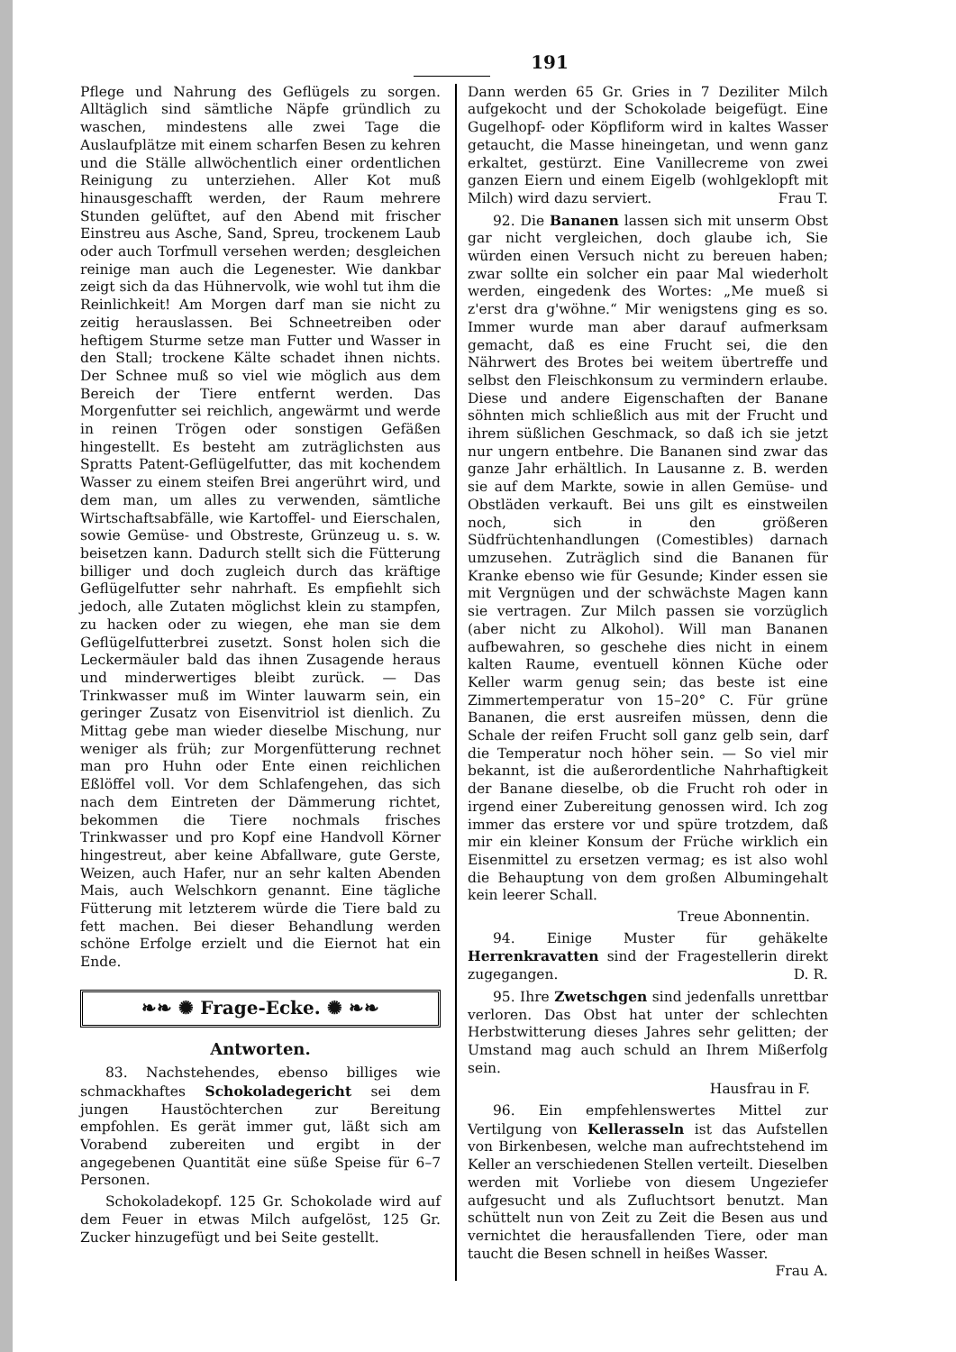191
Pflege und Nahrung des Geflügels zu sorgen. Alltäglich sind sämtliche Näpfe gründlich zu waschen, mindestens alle zwei Tage die Auslaufplätze mit einem scharfen Besen zu kehren und die Ställe allwöchentlich einer ordentlichen Reinigung zu unterziehen. Aller Kot muß hinausgeschafft werden, der Raum mehrere Stunden gelüftet, auf den Abend mit frischer Einstreu aus Asche, Sand, Spreu, trockenem Laub oder auch Torfmull versehen werden; desgleichen reinige man auch die Legenester. Wie dankbar zeigt sich da das Hühnervolk, wie wohl tut ihm die Reinlichkeit! Am Morgen darf man sie nicht zu zeitig herauslassen. Bei Schneetreiben oder heftigem Sturme setze man Futter und Wasser in den Stall; trockene Kälte schadet ihnen nichts. Der Schnee muß so viel wie möglich aus dem Bereich der Tiere entfernt werden. Das Morgenfutter sei reichlich, angewärmt und werde in reinen Trögen oder sonstigen Gefäßen hingestellt. Es besteht am zuträglichsten aus Spratts Patent-Geflügelfutter, das mit kochendem Wasser zu einem steifen Brei angerührt wird, und dem man, um alles zu verwenden, sämtliche Wirtschaftsabfälle, wie Kartoffel- und Eierschalen, sowie Gemüse- und Obstreste, Grünzeug u. s. w. beisetzen kann. Dadurch stellt sich die Fütterung billiger und doch zugleich durch das kräftige Geflügelfutter sehr nahrhaft. Es empfiehlt sich jedoch, alle Zutaten möglichst klein zu stampfen, zu hacken oder zu wiegen, ehe man sie dem Geflügelfutterbrei zusetzt. Sonst holen sich die Leckermäuler bald das ihnen Zusagende heraus und minderwertiges bleibt zurück. — Das Trinkwasser muß im Winter lauwarm sein, ein geringer Zusatz von Eisenvitriol ist dienlich. Zu Mittag gebe man wieder dieselbe Mischung, nur weniger als früh; zur Morgenfütterung rechnet man pro Huhn oder Ente einen reichlichen Eßlöffel voll. Vor dem Schlafengehen, das sich nach dem Eintreten der Dämmerung richtet, bekommen die Tiere nochmals frisches Trinkwasser und pro Kopf eine Handvoll Körner hingestreut, aber keine Abfallware, gute Gerste, Weizen, auch Hafer, nur an sehr kalten Abenden Mais, auch Welschkorn genannt. Eine tägliche Fütterung mit letzterem würde die Tiere bald zu fett machen. Bei dieser Behandlung werden schöne Erfolge erzielt und die Eiernot hat ein Ende.
❧❧ ✺ Frage-Ecke. ✺ ❧❧
Antworten.
83. Nachstehendes, ebenso billiges wie schmackhaftes Schokoladegericht sei dem jungen Haustöchterchen zur Bereitung empfohlen. Es gerät immer gut, läßt sich am Vorabend zubereiten und ergibt in der angegebenen Quantität eine süße Speise für 6–7 Personen.
Schokoladekopf. 125 Gr. Schokolade wird auf dem Feuer in etwas Milch aufgelöst, 125 Gr. Zucker hinzugefügt und bei Seite gestellt.
Dann werden 65 Gr. Gries in 7 Deziliter Milch aufgekocht und der Schokolade beigefügt. Eine Gugelhopf- oder Köpfliform wird in kaltes Wasser getaucht, die Masse hineingetan, und wenn ganz erkaltet, gestürzt. Eine Vanillecreme von zwei ganzen Eiern und einem Eigelb (wohlgeklopft mit Milch) wird dazu serviert. Frau T.
92. Die Bananen lassen sich mit unserm Obst gar nicht vergleichen, doch glaube ich, Sie würden einen Versuch nicht zu bereuen haben; zwar sollte ein solcher ein paar Mal wiederholt werden, eingedenk des Wortes: „Me mueß si z'erst dra g'wöhne.“ Mir wenigstens ging es so. Immer wurde man aber darauf aufmerksam gemacht, daß es eine Frucht sei, die den Nährwert des Brotes bei weitem übertreffe und selbst den Fleischkonsum zu vermindern erlaube. Diese und andere Eigenschaften der Banane söhnten mich schließlich aus mit der Frucht und ihrem süßlichen Geschmack, so daß ich sie jetzt nur ungern entbehre. Die Bananen sind zwar das ganze Jahr erhältlich. In Lausanne z. B. werden sie auf dem Markte, sowie in allen Gemüse- und Obstläden verkauft. Bei uns gilt es einstweilen noch, sich in den größeren Südfrüchtenhandlungen (Comestibles) darnach umzusehen. Zuträglich sind die Bananen für Kranke ebenso wie für Gesunde; Kinder essen sie mit Vergnügen und der schwächste Magen kann sie vertragen. Zur Milch passen sie vorzüglich (aber nicht zu Alkohol). Will man Bananen aufbewahren, so geschehe dies nicht in einem kalten Raume, eventuell können Küche oder Keller warm genug sein; das beste ist eine Zimmertemperatur von 15–20° C. Für grüne Bananen, die erst ausreifen müssen, denn die Schale der reifen Frucht soll ganz gelb sein, darf die Temperatur noch höher sein. — So viel mir bekannt, ist die außerordentliche Nahrhaftigkeit der Banane dieselbe, ob die Frucht roh oder in irgend einer Zubereitung genossen wird. Ich zog immer das erstere vor und spüre trotzdem, daß mir ein kleiner Konsum der Früche wirklich ein Eisenmittel zu ersetzen vermag; es ist also wohl die Behauptung von dem großen Albumingehalt kein leerer Schall.
Treue Abonnentin.
94. Einige Muster für gehäkelte Herrenkravatten sind der Fragestellerin direkt zugegangen. D. R.
95. Ihre Zwetschgen sind jedenfalls unrettbar verloren. Das Obst hat unter der schlechten Herbstwitterung dieses Jahres sehr gelitten; der Umstand mag auch schuld an Ihrem Mißerfolg sein.
Hausfrau in F.
96. Ein empfehlenswertes Mittel zur Vertilgung von Kellerasseln ist das Aufstellen von Birkenbesen, welche man aufrechtstehend im Keller an verschiedenen Stellen verteilt. Dieselben werden mit Vorliebe von diesem Ungeziefer aufgesucht und als Zufluchtsort benutzt. Man schüttelt nun von Zeit zu Zeit die Besen aus und vernichtet die herausfallenden Tiere, oder man taucht die Besen schnell in heißes Wasser. Frau A.